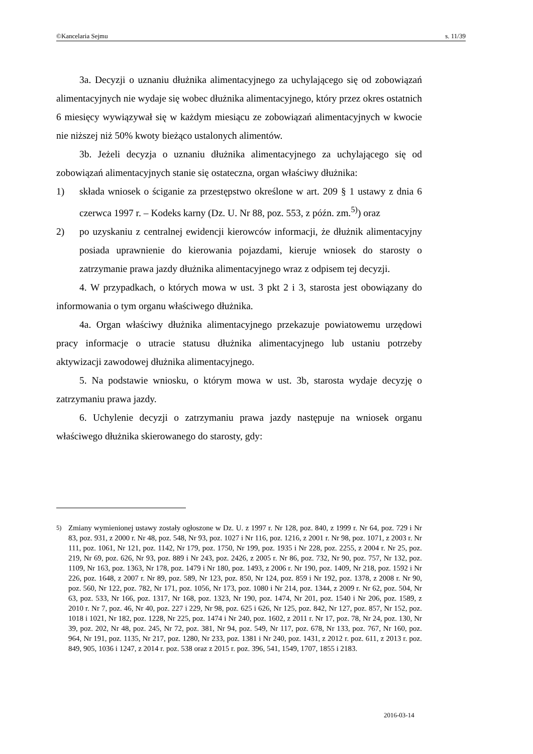©Kancelaria Sejmu s. 11/39
3a. Decyzji o uznaniu dłużnika alimentacyjnego za uchylającego się od zobowiązań alimentacyjnych nie wydaje się wobec dłużnika alimentacyjnego, który przez okres ostatnich 6 miesięcy wywiązywał się w każdym miesiącu ze zobowiązań alimentacyjnych w kwocie nie niższej niż 50% kwoty bieżąco ustalonych alimentów.
3b. Jeżeli decyzja o uznaniu dłużnika alimentacyjnego za uchylającego się od zobowiązań alimentacyjnych stanie się ostateczna, organ właściwy dłużnika:
1) składa wniosek o ściganie za przestępstwo określone w art. 209 § 1 ustawy z dnia 6 czerwca 1997 r. – Kodeks karny (Dz. U. Nr 88, poz. 553, z późn. zm.<sup>5)</sup>) oraz
2) po uzyskaniu z centralnej ewidencji kierowców informacji, że dłużnik alimentacyjny posiada uprawnienie do kierowania pojazdami, kieruje wniosek do starosty o zatrzymanie prawa jazdy dłużnika alimentacyjnego wraz z odpisem tej decyzji.
4. W przypadkach, o których mowa w ust. 3 pkt 2 i 3, starosta jest obowiązany do informowania o tym organu właściwego dłużnika.
4a. Organ właściwy dłużnika alimentacyjnego przekazuje powiatowemu urzędowi pracy informacje o utracie statusu dłużnika alimentacyjnego lub ustaniu potrzeby aktywizacji zawodowej dłużnika alimentacyjnego.
5. Na podstawie wniosku, o którym mowa w ust. 3b, starosta wydaje decyzję o zatrzymaniu prawa jazdy.
6. Uchylenie decyzji o zatrzymaniu prawa jazdy następuje na wniosek organu właściwego dłużnika skierowanego do starosty, gdy:
<sup>5)</sup> Zmiany wymienionej ustawy zostały ogłoszone w Dz. U. z 1997 r. Nr 128, poz. 840, z 1999 r. Nr 64, poz. 729 i Nr 83, poz. 931, z 2000 r. Nr 48, poz. 548, Nr 93, poz. 1027 i Nr 116, poz. 1216, z 2001 r. Nr 98, poz. 1071, z 2003 r. Nr 111, poz. 1061, Nr 121, poz. 1142, Nr 179, poz. 1750, Nr 199, poz. 1935 i Nr 228, poz. 2255, z 2004 r. Nr 25, poz. 219, Nr 69, poz. 626, Nr 93, poz. 889 i Nr 243, poz. 2426, z 2005 r. Nr 86, poz. 732, Nr 90, poz. 757, Nr 132, poz. 1109, Nr 163, poz. 1363, Nr 178, poz. 1479 i Nr 180, poz. 1493, z 2006 r. Nr 190, poz. 1409, Nr 218, poz. 1592 i Nr 226, poz. 1648, z 2007 r. Nr 89, poz. 589, Nr 123, poz. 850, Nr 124, poz. 859 i Nr 192, poz. 1378, z 2008 r. Nr 90, poz. 560, Nr 122, poz. 782, Nr 171, poz. 1056, Nr 173, poz. 1080 i Nr 214, poz. 1344, z 2009 r. Nr 62, poz. 504, Nr 63, poz. 533, Nr 166, poz. 1317, Nr 168, poz. 1323, Nr 190, poz. 1474, Nr 201, poz. 1540 i Nr 206, poz. 1589, z 2010 r. Nr 7, poz. 46, Nr 40, poz. 227 i 229, Nr 98, poz. 625 i 626, Nr 125, poz. 842, Nr 127, poz. 857, Nr 152, poz. 1018 i 1021, Nr 182, poz. 1228, Nr 225, poz. 1474 i Nr 240, poz. 1602, z 2011 r. Nr 17, poz. 78, Nr 24, poz. 130, Nr 39, poz. 202, Nr 48, poz. 245, Nr 72, poz. 381, Nr 94, poz. 549, Nr 117, poz. 678, Nr 133, poz. 767, Nr 160, poz. 964, Nr 191, poz. 1135, Nr 217, poz. 1280, Nr 233, poz. 1381 i Nr 240, poz. 1431, z 2012 r. poz. 611, z 2013 r. poz. 849, 905, 1036 i 1247, z 2014 r. poz. 538 oraz z 2015 r. poz. 396, 541, 1549, 1707, 1855 i 2183.
2016-03-14